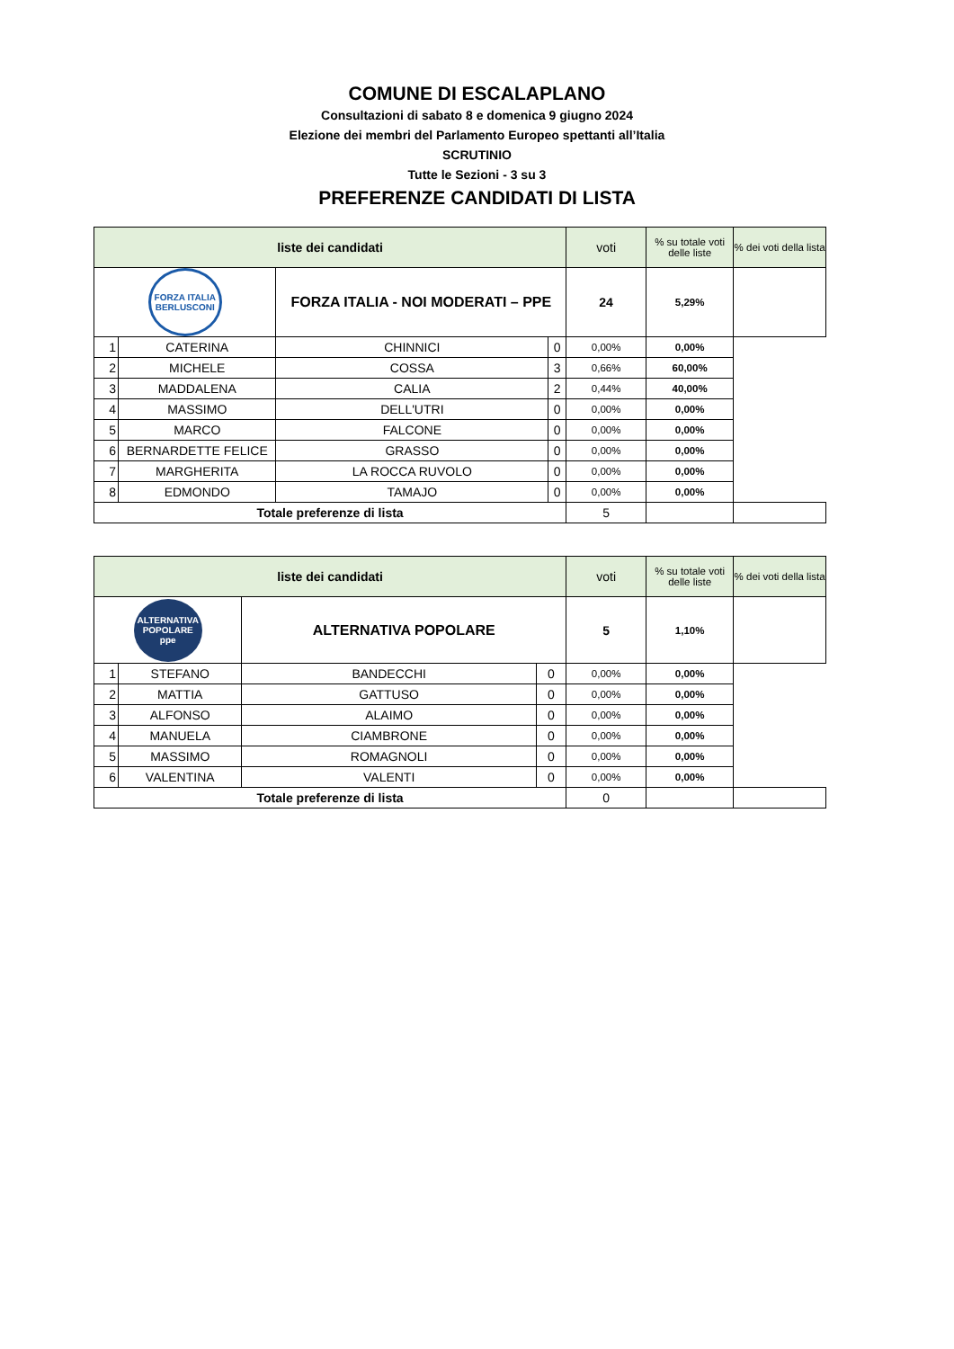COMUNE DI ESCALAPLANO
Consultazioni di sabato 8 e domenica 9 giugno 2024
Elezione dei membri del Parlamento Europeo spettanti all’Italia
SCRUTINIO
Tutte le Sezioni - 3 su 3
PREFERENZE CANDIDATI DI LISTA
| liste dei candidati | | | | voti | % su totale voti delle liste | % dei voti della lista |
| --- | --- | --- | --- | --- | --- | --- |
| FORZA ITALIA BERLUSCONI | | FORZA ITALIA - NOI MODERATI – PPE | | 24 | 5,29% | |
| 1 | CATERINA | CHINNICI | 0 | 0,00% | 0,00% | |
| 2 | MICHELE | COSSA | 3 | 0,66% | 60,00% | |
| 3 | MADDALENA | CALIA | 2 | 0,44% | 40,00% | |
| 4 | MASSIMO | DELL'UTRI | 0 | 0,00% | 0,00% | |
| 5 | MARCO | FALCONE | 0 | 0,00% | 0,00% | |
| 6 | BERNARDETTE FELICE | GRASSO | 0 | 0,00% | 0,00% | |
| 7 | MARGHERITA | LA ROCCA RUVOLO | 0 | 0,00% | 0,00% | |
| 8 | EDMONDO | TAMAJO | 0 | 0,00% | 0,00% | |
| Totale preferenze di lista | | | | 5 | | |
| liste dei candidati | | | | voti | % su totale voti delle liste | % dei voti della lista |
| --- | --- | --- | --- | --- | --- | --- |
| ALTERNATIVA POPOLARE ppe | | ALTERNATIVA POPOLARE | | 5 | 1,10% | |
| 1 | STEFANO | BANDECCHI | 0 | 0,00% | 0,00% | |
| 2 | MATTIA | GATTUSO | 0 | 0,00% | 0,00% | |
| 3 | ALFONSO | ALAIMO | 0 | 0,00% | 0,00% | |
| 4 | MANUELA | CIAMBRONE | 0 | 0,00% | 0,00% | |
| 5 | MASSIMO | ROMAGNOLI | 0 | 0,00% | 0,00% | |
| 6 | VALENTINA | VALENTI | 0 | 0,00% | 0,00% | |
| Totale preferenze di lista | | | | 0 | | |